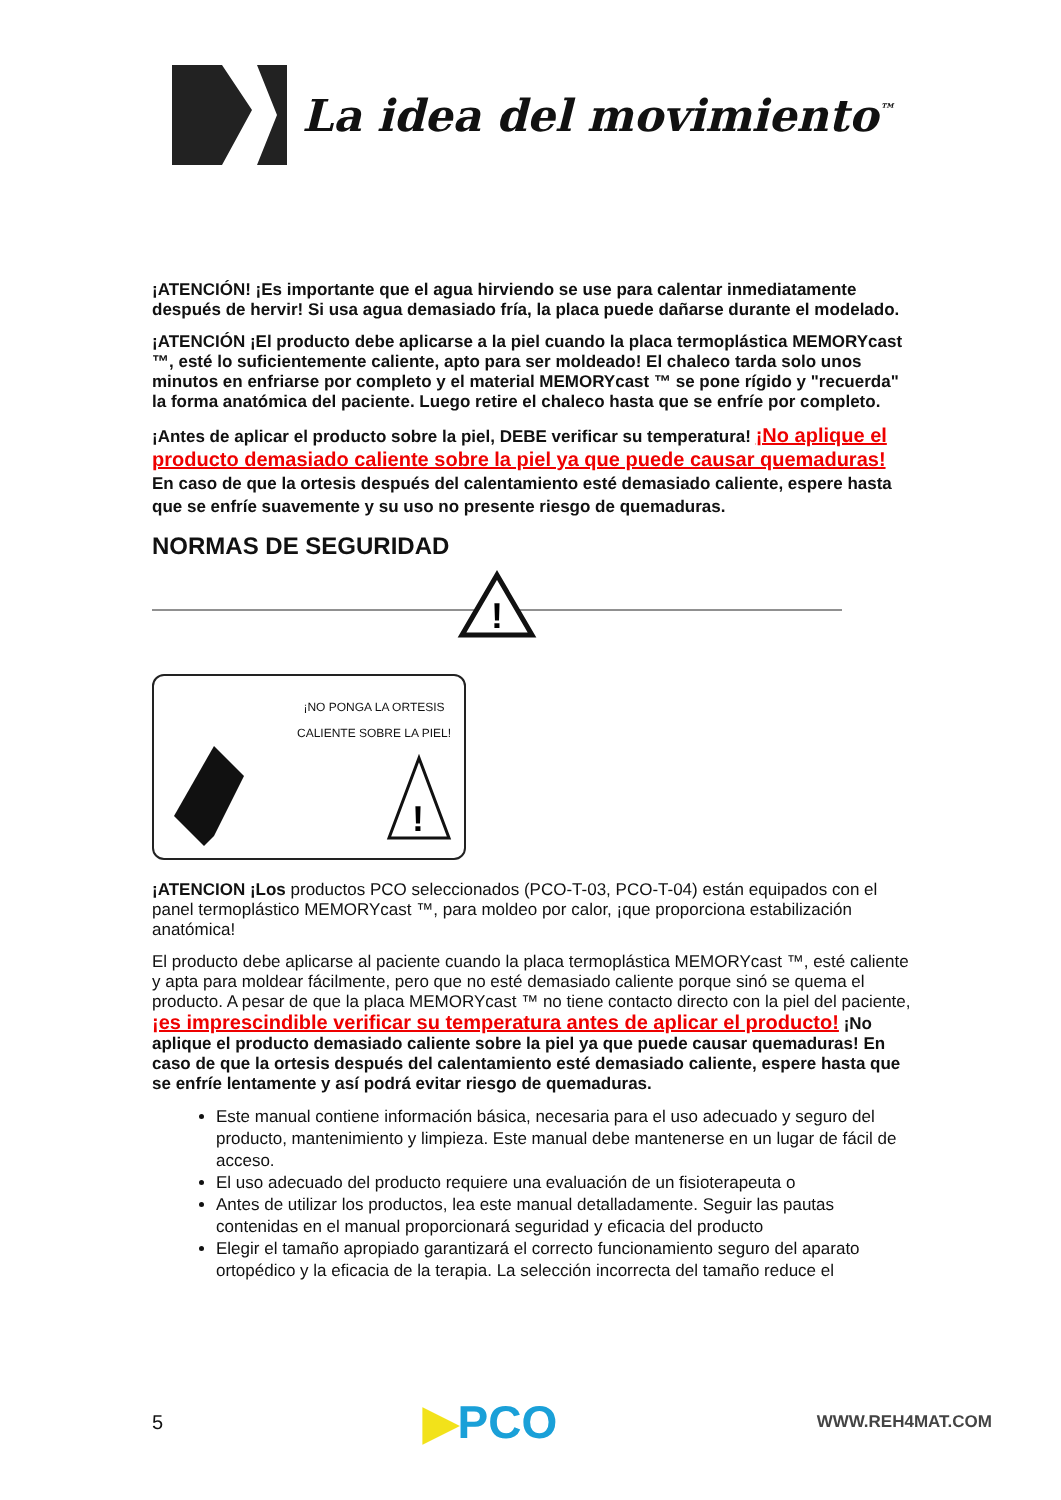La idea del movimiento<sup>™</sup>
¡ATENCIÓN! ¡Es importante que el agua hirviendo se use para calentar inmediatamente después de hervir! Si usa agua demasiado fría, la placa puede dañarse durante el modelado.
¡ATENCIÓN ¡El producto debe aplicarse a la piel cuando la placa termoplástica MEMORYcast ™, esté lo suficientemente caliente, apto para ser moldeado! El chaleco tarda solo unos minutos en enfriarse por completo y el material MEMORYcast ™ se pone rígido y "recuerda" la forma anatómica del paciente. Luego retire el chaleco hasta que se enfríe por completo.
¡Antes de aplicar el producto sobre la piel, DEBE verificar su temperatura! ¡No aplique el producto demasiado caliente sobre la piel ya que puede causar quemaduras! En caso de que la ortesis después del calentamiento esté demasiado caliente, espere hasta que se enfríe suavemente y su uso no presente riesgo de quemaduras.
NORMAS DE SEGURIDAD
!
¡NO PONGA LA ORTESIS CALIENTE SOBRE LA PIEL!
!
¡ATENCION ¡Los productos PCO seleccionados (PCO-T-03, PCO-T-04) están equipados con el panel termoplástico MEMORYcast ™, para moldeo por calor, ¡que proporciona estabilización anatómica!
El producto debe aplicarse al paciente cuando la placa termoplástica MEMORYcast ™, esté caliente y apta para moldear fácilmente, pero que no esté demasiado caliente porque sinó se quema el producto. A pesar de que la placa MEMORYcast ™ no tiene contacto directo con la piel del paciente, ¡es imprescindible verificar su temperatura antes de aplicar el producto! ¡No aplique el producto demasiado caliente sobre la piel ya que puede causar quemaduras! En caso de que la ortesis después del calentamiento esté demasiado caliente, espere hasta que se enfríe lentamente y así podrá evitar riesgo de quemaduras.
Este manual contiene información básica, necesaria para el uso adecuado y seguro del producto, mantenimiento y limpieza. Este manual debe mantenerse en un lugar de fácil de acceso.
El uso adecuado del producto requiere una evaluación de un fisioterapeuta o
Antes de utilizar los productos, lea este manual detalladamente. Seguir las pautas contenidas en el manual proporcionará seguridad y eficacia del producto
Elegir el tamaño apropiado garantizará el correcto funcionamiento seguro del aparato ortopédico y la eficacia de la terapia. La selección incorrecta del tamaño reduce el
5 ▶PCO WWW.REH4MAT.COM